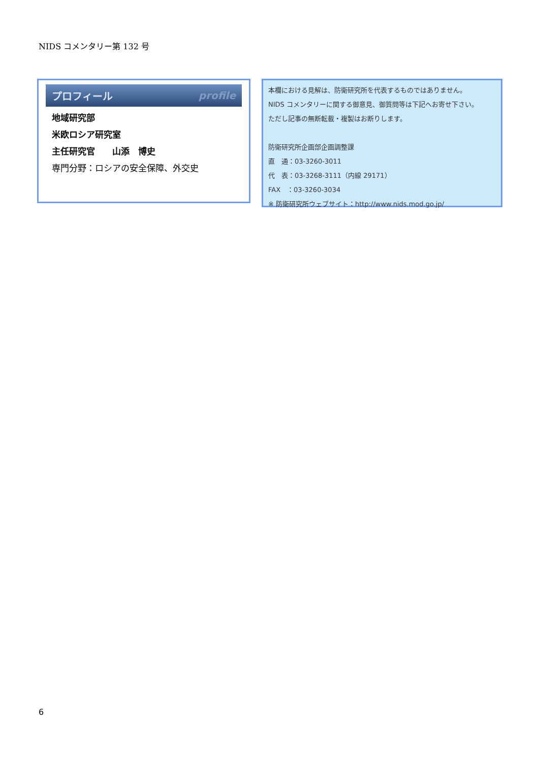NIDS コメンタリー第 132 号
プロフィール profile
地域研究部
米欧ロシア研究室
主任研究官　　山添　博史
専門分野：ロシアの安全保障、外交史
本欄における見解は、防衛研究所を代表するものではありません。
NIDS コメンタリーに関する御意見、御質問等は下記へお寄せ下さい。
ただし記事の無断転載・複製はお断りします。
防衛研究所企画部企画調整課
直　通：03-3260-3011
代　表：03-3268-3111（内線 29171）
FAX　：03-3260-3034
※ 防衛研究所ウェブサイト：http://www.nids.mod.go.jp/
6